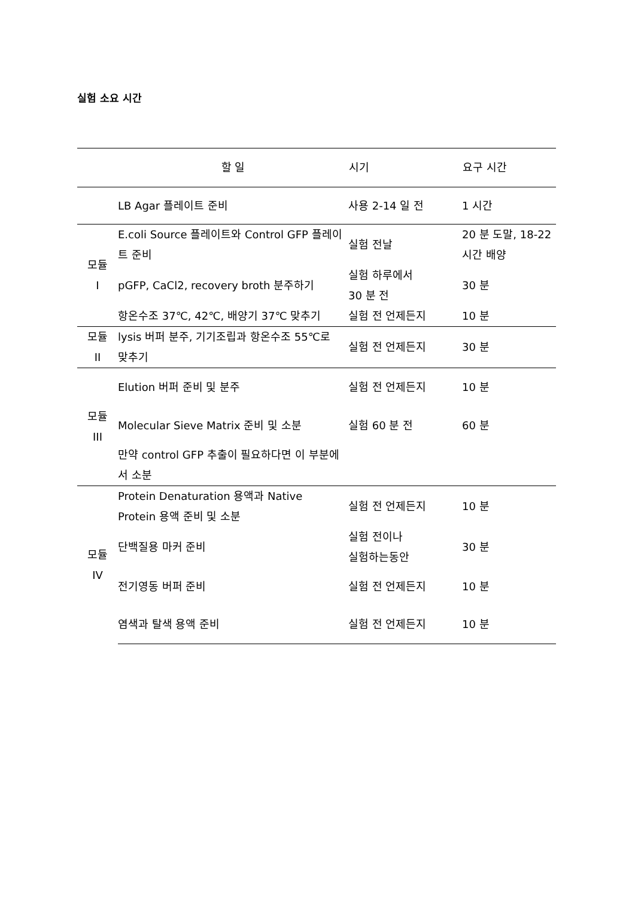실험 소요 시간
| | 할 일 | 시기 | 요구 시간 |
| --- | --- | --- | --- |
| | LB Agar 플레이트 준비 | 사용 2-14 일 전 | 1 시간 |
| 모듈 I | E.coli Source 플레이트와 Control GFP 플레이트 준비 | 실험 전날 | 20 분 도말, 18-22 시간 배양 |
| | pGFP, CaCl2, recovery broth 분주하기 | 실험 하루에서 30 분 전 | 30 분 |
| | 항온수조 37℃, 42℃, 배양기 37℃ 맞추기 | 실험 전 언제든지 | 10 분 |
| 모듈 II | lysis 버퍼 분주, 기기조립과 항온수조 55℃로 맞추기 | 실험 전 언제든지 | 30 분 |
| 모듈 III | Elution 버퍼 준비 및 분주 | 실험 전 언제든지 | 10 분 |
| | Molecular Sieve Matrix 준비 및 소분 | 실험 60 분 전 | 60 분 |
| | 만약 control GFP 추출이 필요하다면 이 부분에서 소분 | | |
| 모듈 IV | Protein Denaturation 용액과 Native Protein 용액 준비 및 소분 | 실험 전 언제든지 | 10 분 |
| | 단백질용 마커 준비 | 실험 전이나 실험하는동안 | 30 분 |
| | 전기영동 버퍼 준비 | 실험 전 언제든지 | 10 분 |
| | 염색과 탈색 용액 준비 | 실험 전 언제든지 | 10 분 |